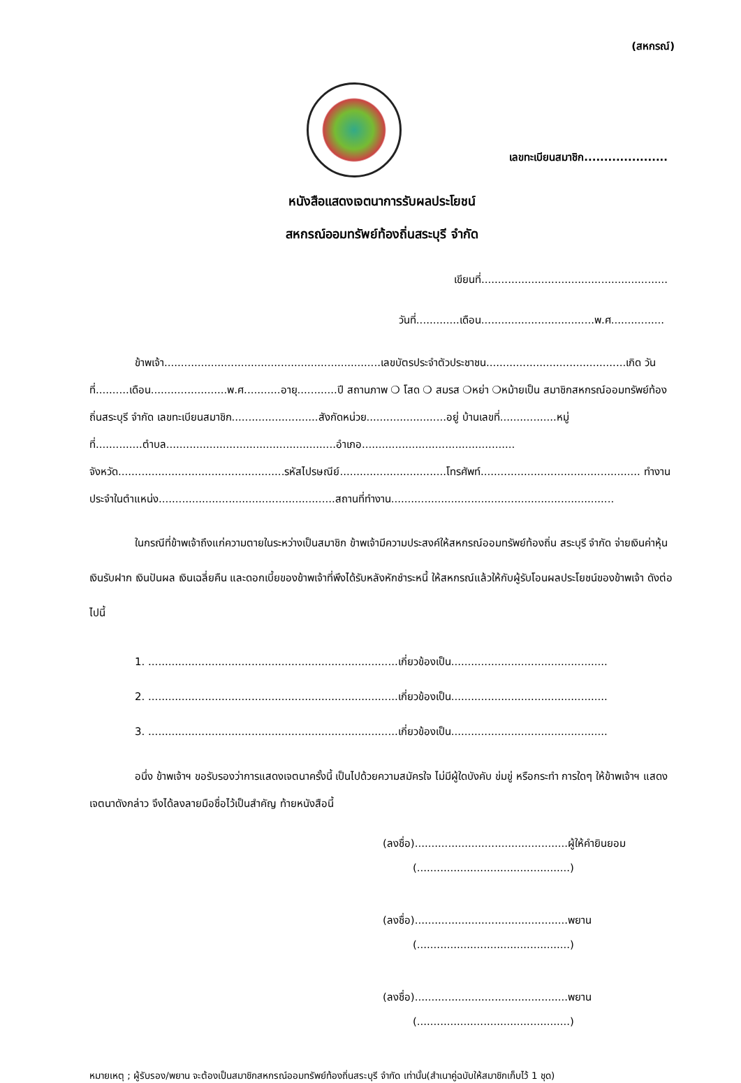(สหกรณ์)
เลขทะเบียนสมาชิก.....................
หนังสือแสดงเจตนาการรับผลประโยชน์
สหกรณ์ออมทรัพย์ท้องถิ่นสระบุรี จำกัด
เขียนที่........................................................
วันที่.............เดือน..................................พ.ศ................
ข้าพเจ้า.................................................................เลขบัตรประจำตัวประชาชน..........................................เกิด วันที่..........เดือน.......................พ.ศ...........อายุ............ปี สถานภาพ ❍ โสด ❍ สมรส ❍หย่า ❍หม้ายเป็น สมาชิกสหกรณ์ออมทรัพย์ท้องถิ่นสระบุรี จำกัด เลขทะเบียนสมาชิก..........................สังกัดหน่วย........................อยู่ บ้านเลขที่.................หมู่ที่..............ตำบล...................................................อำเภอ.............................................. จังหวัด..................................................รหัสไปรษณีย์................................โทรศัพท์................................................ ทำงานประจำในตำแหน่ง.....................................................สถานที่ทำงาน...................................................................
ในกรณีที่ข้าพเจ้าถึงแก่ความตายในระหว่างเป็นสมาชิก ข้าพเจ้ามีความประสงค์ให้สหกรณ์ออมทรัพย์ท้องถิ่น สระบุรี จำกัด จ่ายเงินค่าหุ้น เงินรับฝาก เงินปันผล เงินเฉลี่ยคืน และดอกเบี้ยของข้าพเจ้าที่พึงได้รับหลังหักชำระหนี้ ให้สหกรณ์แล้วให้กับผู้รับโอนผลประโยชน์ของข้าพเจ้า ดังต่อไปนี้
1. ...........................................................................เกี่ยวข้องเป็น...............................................
2. ...........................................................................เกี่ยวข้องเป็น...............................................
3. ...........................................................................เกี่ยวข้องเป็น...............................................
อนึ่ง ข้าพเจ้าฯ ขอรับรองว่าการแสดงเจตนาครั้งนี้ เป็นไปด้วยความสมัครใจ ไม่มีผู้ใดบังคับ ข่มขู่ หรือกระทำ การใดๆ ให้ข้าพเจ้าฯ แสดงเจตนาดังกล่าว จึงได้ลงลายมือชื่อไว้เป็นสำคัญ ท้ายหนังสือนี้
(ลงชื่อ)..............................................ผู้ให้คำยินยอม
(..............................................)
(ลงชื่อ)..............................................พยาน
(..............................................)
(ลงชื่อ)..............................................พยาน
(..............................................)
หมายเหตุ ; ผู้รับรอง/พยาน จะต้องเป็นสมาชิกสหกรณ์ออมทรัพย์ท้องถิ่นสระบุรี จำกัด เท่านั้น(สำเนาคู่ฉบับให้สมาชิกเก็บไว้ 1 ชุด)